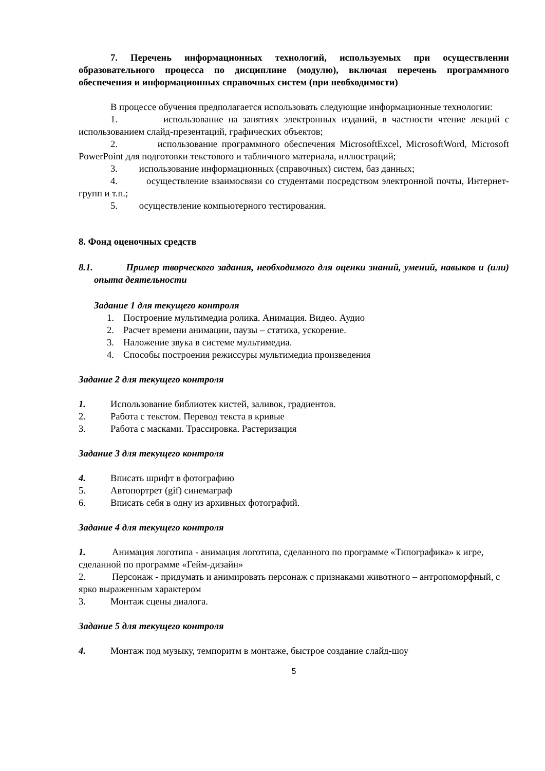7. Перечень информационных технологий, используемых при осуществлении образовательного процесса по дисциплине (модулю), включая перечень программного обеспечения и информационных справочных систем (при необходимости)
В процессе обучения предполагается использовать следующие информационные технологии:
1. использование на занятиях электронных изданий, в частности чтение лекций с использованием слайд-презентаций, графических объектов;
2. использование программного обеспечения MicrosoftExcel, MicrosoftWord, Microsoft PowerPoint для подготовки текстового и табличного материала, иллюстраций;
3. использование информационных (справочных) систем, баз данных;
4. осуществление взаимосвязи со студентами посредством электронной почты, Интернет-групп и т.п.;
5. осуществление компьютерного тестирования.
8. Фонд оценочных средств
8.1. Пример творческого задания, необходимого для оценки знаний, умений, навыков и (или) опыта деятельности
Задание 1 для текущего контроля
1. Построение мультимедиа ролика. Анимация. Видео. Аудио
2. Расчет времени анимации, паузы – статика, ускорение.
3. Наложение звука в системе мультимедиа.
4. Способы построения режиссуры мультимедиа произведения
Задание 2 для текущего контроля
1. Использование библиотек кистей, заливок, градиентов.
2. Работа с текстом. Перевод текста в кривые
3. Работа с масками. Трассировка. Растеризация
Задание 3 для текущего контроля
4. Вписать шрифт в фотографию
5. Автопортрет (gif) синемаграф
6. Вписать себя в одну из архивных фотографий.
Задание 4 для текущего контроля
1. Анимация логотипа - анимация логотипа, сделанного по программе «Типографика» к игре, сделанной по программе «Гейм-дизайн»
2. Персонаж - придумать и анимировать персонаж с признаками животного – антропоморфный, с ярко выраженным характером
3. Монтаж сцены диалога.
Задание 5 для текущего контроля
4. Монтаж под музыку, темпоритм в монтаже, быстрое создание слайд-шоу
5